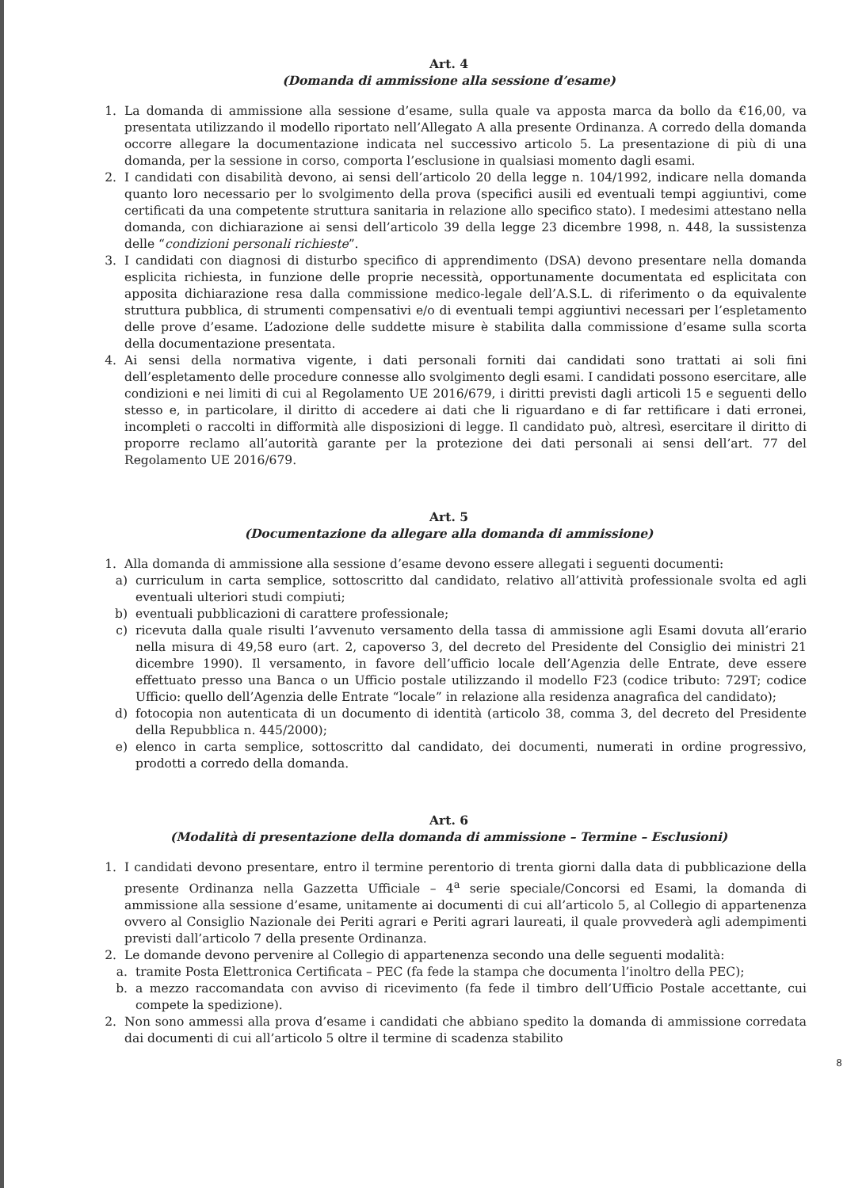Art. 4
(Domanda di ammissione alla sessione d’esame)
1. La domanda di ammissione alla sessione d’esame, sulla quale va apposta marca da bollo da €16,00, va presentata utilizzando il modello riportato nell’Allegato A alla presente Ordinanza. A corredo della domanda occorre allegare la documentazione indicata nel successivo articolo 5. La presentazione di più di una domanda, per la sessione in corso, comporta l’esclusione in qualsiasi momento dagli esami.
2. I candidati con disabilità devono, ai sensi dell’articolo 20 della legge n. 104/1992, indicare nella domanda quanto loro necessario per lo svolgimento della prova (specifici ausili ed eventuali tempi aggiuntivi, come certificati da una competente struttura sanitaria in relazione allo specifico stato). I medesimi attestano nella domanda, con dichiarazione ai sensi dell’articolo 39 della legge 23 dicembre 1998, n. 448, la sussistenza delle “condizioni personali richieste”.
3. I candidati con diagnosi di disturbo specifico di apprendimento (DSA) devono presentare nella domanda esplicita richiesta, in funzione delle proprie necessità, opportunamente documentata ed esplicitata con apposita dichiarazione resa dalla commissione medico-legale dell’A.S.L. di riferimento o da equivalente struttura pubblica, di strumenti compensativi e/o di eventuali tempi aggiuntivi necessari per l’espletamento delle prove d’esame. L’adozione delle suddette misure è stabilita dalla commissione d’esame sulla scorta della documentazione presentata.
4. Ai sensi della normativa vigente, i dati personali forniti dai candidati sono trattati ai soli fini dell’espletamento delle procedure connesse allo svolgimento degli esami. I candidati possono esercitare, alle condizioni e nei limiti di cui al Regolamento UE 2016/679, i diritti previsti dagli articoli 15 e seguenti dello stesso e, in particolare, il diritto di accedere ai dati che li riguardano e di far rettificare i dati erronei, incompleti o raccolti in difformità alle disposizioni di legge. Il candidato può, altresì, esercitare il diritto di proporre reclamo all’autorità garante per la protezione dei dati personali ai sensi dell’art. 77 del Regolamento UE 2016/679.
Art. 5
(Documentazione da allegare alla domanda di ammissione)
1. Alla domanda di ammissione alla sessione d’esame devono essere allegati i seguenti documenti:
a) curriculum in carta semplice, sottoscritto dal candidato, relativo all’attività professionale svolta ed agli eventuali ulteriori studi compiuti;
b) eventuali pubblicazioni di carattere professionale;
c) ricevuta dalla quale risulti l’avvenuto versamento della tassa di ammissione agli Esami dovuta all’erario nella misura di 49,58 euro (art. 2, capoverso 3, del decreto del Presidente del Consiglio dei ministri 21 dicembre 1990). Il versamento, in favore dell’ufficio locale dell’Agenzia delle Entrate, deve essere effettuato presso una Banca o un Ufficio postale utilizzando il modello F23 (codice tributo: 729T; codice Ufficio: quello dell’Agenzia delle Entrate “locale” in relazione alla residenza anagrafica del candidato);
d) fotocopia non autenticata di un documento di identità (articolo 38, comma 3, del decreto del Presidente della Repubblica n. 445/2000);
e) elenco in carta semplice, sottoscritto dal candidato, dei documenti, numerati in ordine progressivo, prodotti a corredo della domanda.
Art. 6
(Modalità di presentazione della domanda di ammissione – Termine – Esclusioni)
1. I candidati devono presentare, entro il termine perentorio di trenta giorni dalla data di pubblicazione della presente Ordinanza nella Gazzetta Ufficiale – 4<sup>a</sup> serie speciale/Concorsi ed Esami, la domanda di ammissione alla sessione d’esame, unitamente ai documenti di cui all’articolo 5, al Collegio di appartenenza ovvero al Consiglio Nazionale dei Periti agrari e Periti agrari laureati, il quale provvederà agli adempimenti previsti dall’articolo 7 della presente Ordinanza.
2. Le domande devono pervenire al Collegio di appartenenza secondo una delle seguenti modalità:
a. tramite Posta Elettronica Certificata – PEC (fa fede la stampa che documenta l’inoltro della PEC);
b. a mezzo raccomandata con avviso di ricevimento (fa fede il timbro dell’Ufficio Postale accettante, cui compete la spedizione).
2. Non sono ammessi alla prova d’esame i candidati che abbiano spedito la domanda di ammissione corredata dai documenti di cui all’articolo 5 oltre il termine di scadenza stabilito
8